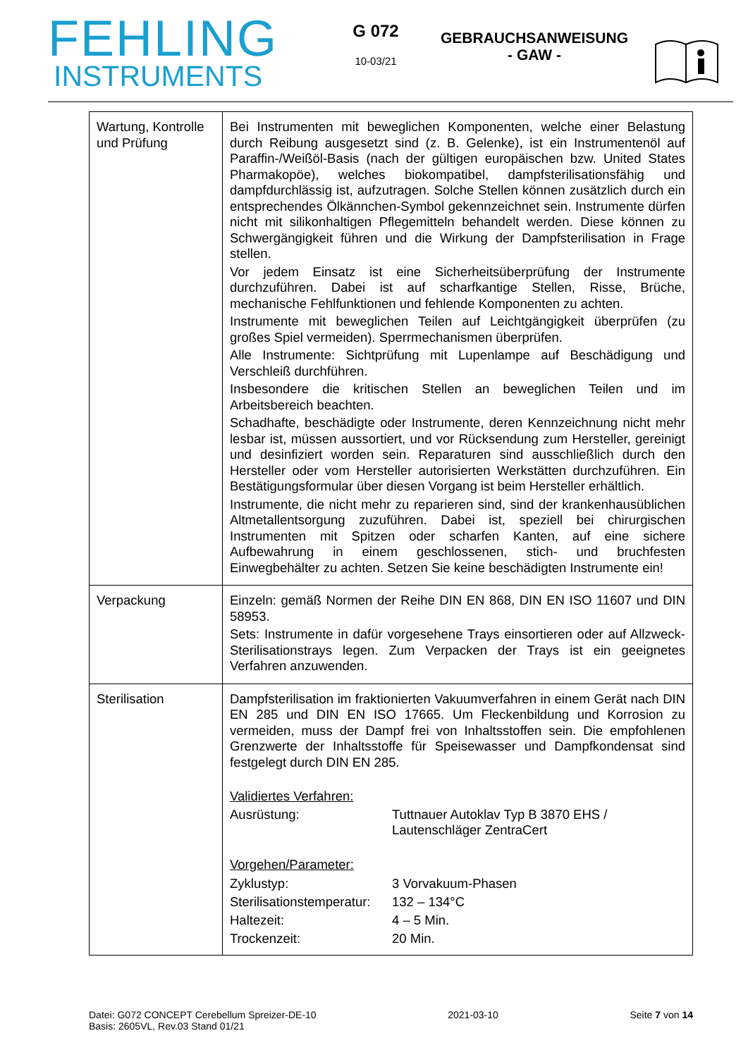FEHLING
INSTRUMENTS
G 072
10-03/21
GEBRAUCHSANWEISUNG
- GAW -
| Wartung, Kontrolle und Prüfung | Bei Instrumenten mit beweglichen Komponenten, welche einer Belastung durch Reibung ausgesetzt sind (z. B. Gelenke), ist ein Instrumentenöl auf Paraffin-/Weißöl-Basis (nach der gültigen europäischen bzw. United States Pharmakopöe), welches biokompatibel, dampfsterilisationsfähig und dampfdurchlässig ist, aufzutragen. Solche Stellen können zusätzlich durch ein entsprechendes Ölkännchen-Symbol gekennzeichnet sein. Instrumente dürfen nicht mit silikonhaltigen Pflegemitteln behandelt werden. Diese können zu Schwergängigkeit führen und die Wirkung der Dampfsterilisation in Frage stellen. Vor jedem Einsatz ist eine Sicherheitsüberprüfung der Instrumente durchzuführen. Dabei ist auf scharfkantige Stellen, Risse, Brüche, mechanische Fehlfunktionen und fehlende Komponenten zu achten. Instrumente mit beweglichen Teilen auf Leichtgängigkeit überprüfen (zu großes Spiel vermeiden). Sperrmechanismen überprüfen. Alle Instrumente: Sichtprüfung mit Lupenlampe auf Beschädigung und Verschleiß durchführen. Insbesondere die kritischen Stellen an beweglichen Teilen und im Arbeitsbereich beachten. Schadhafte, beschädigte oder Instrumente, deren Kennzeichnung nicht mehr lesbar ist, müssen aussortiert, und vor Rücksendung zum Hersteller, gereinigt und desinfiziert worden sein. Reparaturen sind ausschließlich durch den Hersteller oder vom Hersteller autorisierten Werkstätten durchzuführen. Ein Bestätigungsformular über diesen Vorgang ist beim Hersteller erhältlich. Instrumente, die nicht mehr zu reparieren sind, sind der krankenhausüblichen Altmetallentsorgung zuzuführen. Dabei ist, speziell bei chirurgischen Instrumenten mit Spitzen oder scharfen Kanten, auf eine sichere Aufbewahrung in einem geschlossenen, stich- und bruchfesten Einwegbehälter zu achten. Setzen Sie keine beschädigten Instrumente ein! |
| Verpackung | Einzeln: gemäß Normen der Reihe DIN EN 868, DIN EN ISO 11607 und DIN 58953. Sets: Instrumente in dafür vorgesehene Trays einsortieren oder auf Allzweck-Sterilisationstrays legen. Zum Verpacken der Trays ist ein geeignetes Verfahren anzuwenden. |
| Sterilisation | Dampfsterilisation im fraktionierten Vakuumverfahren in einem Gerät nach DIN EN 285 und DIN EN ISO 17665. Um Fleckenbildung und Korrosion zu vermeiden, muss der Dampf frei von Inhaltsstoffen sein. Die empfohlenen Grenzwerte der Inhaltsstoffe für Speisewasser und Dampfkondensat sind festgelegt durch DIN EN 285. Validiertes Verfahren: / Ausrüstung: / Tuttnauer Autoklav Typ B 3870 EHS / Lautenschläger ZentraCert / Vorgehen/Parameter: / Zyklustyp: / 3 Vorvakuum-Phasen / / Sterilisationstemperatur: / 132 – 134°C / / Haltezeit: / 4 – 5 Min. / / Trockenzeit: / 20 Min. / |
Datei: G072 CONCEPT Cerebellum Spreizer-DE-10
Basis: 2605VL, Rev.03 Stand 01/21
2021-03-10 Seite 7 von 14